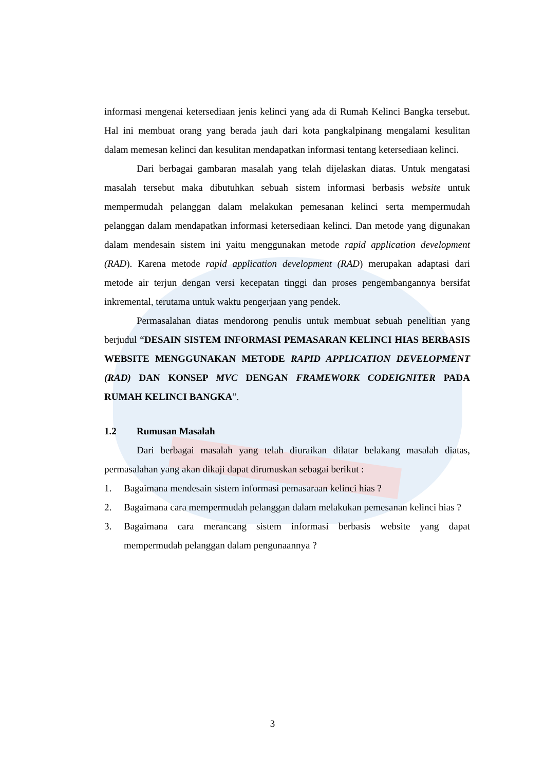informasi mengenai ketersediaan jenis kelinci yang ada di Rumah Kelinci Bangka tersebut. Hal ini membuat orang yang berada jauh dari kota pangkalpinang mengalami kesulitan dalam memesan kelinci dan kesulitan mendapatkan informasi tentang ketersediaan kelinci.
Dari berbagai gambaran masalah yang telah dijelaskan diatas. Untuk mengatasi masalah tersebut maka dibutuhkan sebuah sistem informasi berbasis website untuk mempermudah pelanggan dalam melakukan pemesanan kelinci serta mempermudah pelanggan dalam mendapatkan informasi ketersediaan kelinci. Dan metode yang digunakan dalam mendesain sistem ini yaitu menggunakan metode rapid application development (RAD). Karena metode rapid application development (RAD) merupakan adaptasi dari metode air terjun dengan versi kecepatan tinggi dan proses pengembangannya bersifat inkremental, terutama untuk waktu pengerjaan yang pendek.
Permasalahan diatas mendorong penulis untuk membuat sebuah penelitian yang berjudul “DESAIN SISTEM INFORMASI PEMASARAN KELINCI HIAS BERBASIS WEBSITE MENGGUNAKAN METODE RAPID APPLICATION DEVELOPMENT (RAD) DAN KONSEP MVC DENGAN FRAMEWORK CODEIGNITER PADA RUMAH KELINCI BANGKA”.
1.2 Rumusan Masalah
Dari berbagai masalah yang telah diuraikan dilatar belakang masalah diatas, permasalahan yang akan dikaji dapat dirumuskan sebagai berikut :
1. Bagaimana mendesain sistem informasi pemasaraan kelinci hias ?
2. Bagaimana cara mempermudah pelanggan dalam melakukan pemesanan kelinci hias ?
3. Bagaimana cara merancang sistem informasi berbasis website yang dapat mempermudah pelanggan dalam pengunaannya ?
3